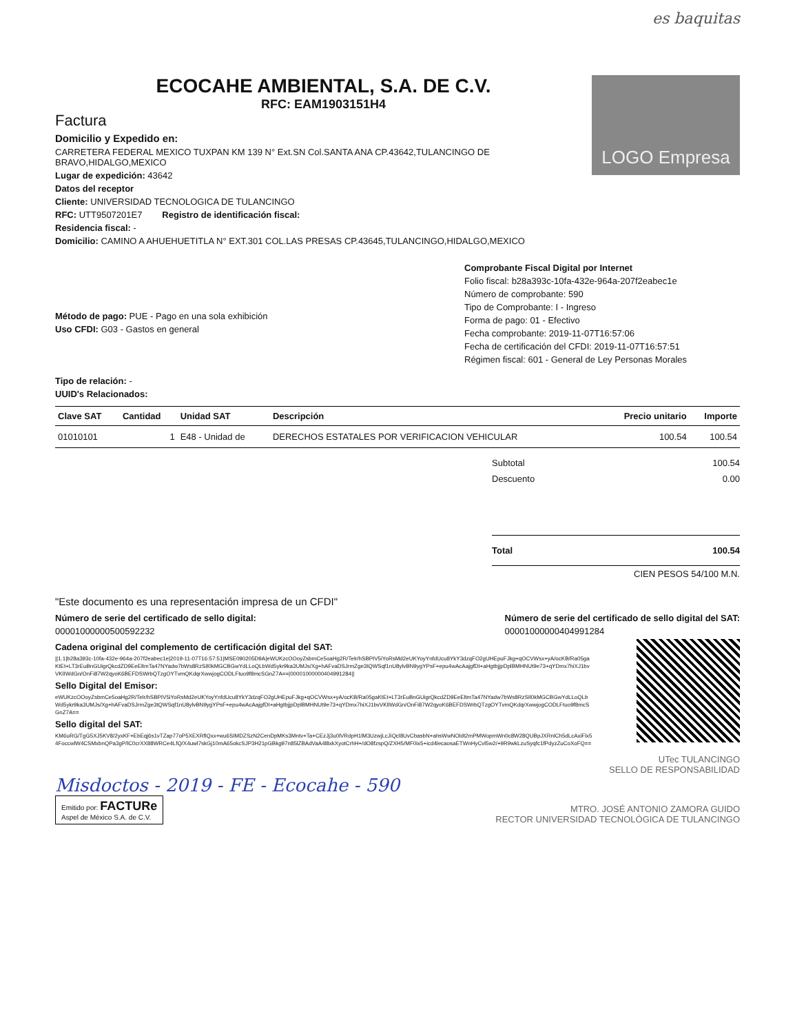es baquitas
ECOCAHE AMBIENTAL, S.A. DE C.V.
RFC: EAM1903151H4
Factura
Domicilio y Expedido en:
CARRETERA FEDERAL MEXICO TUXPAN KM 139 N° Ext.SN Col.SANTA ANA CP.43642,TULANCINGO DE BRAVO,HIDALGO,MEXICO
Lugar de expedición: 43642
Datos del receptor
Cliente: UNIVERSIDAD TECNOLOGICA DE TULANCINGO
RFC: UTT9507201E7 Registro de identificación fiscal:
Residencia fiscal: -
Domicilio: CAMINO A AHUEHUETITLA N° EXT.301 COL.LAS PRESAS CP.43645,TULANCINGO,HIDALGO,MEXICO
LOGO Empresa
Método de pago: PUE - Pago en una sola exhibición
Uso CFDI: G03 - Gastos en general
Tipo de relación: -
UUID's Relacionados:
Comprobante Fiscal Digital por Internet
Folio fiscal: b28a393c-10fa-432e-964a-207f2eabec1e
Número de comprobante: 590
Tipo de Comprobante: I - Ingreso
Forma de pago: 01 - Efectivo
Fecha comprobante: 2019-11-07T16:57:06
Fecha de certificación del CFDI: 2019-11-07T16:57:51
Régimen fiscal: 601 - General de Ley Personas Morales
| Clave SAT | Cantidad | Unidad SAT | Descripción | Precio unitario | Importe |
| --- | --- | --- | --- | --- | --- |
| 01010101 | 1 | E48 - Unidad de | DERECHOS ESTATALES POR VERIFICACION VEHICULAR | 100.54 | 100.54 |
Subtotal 100.54
Descuento 0.00
Total 100.54
CIEN PESOS 54/100 M.N.
"Este documento es una representación impresa de un CFDI"
Número de serie del certificado de sello digital:
00001000000500592232
Número de serie del certificado de sello digital del SAT:
00001000000404991284
Cadena original del complemento de certificación digital del SAT:
||1.1|b28a393c-10fa-432e-964a-207f2eabec1e|2019-11-07T16:57:51|MSE090205D9A|eWUKzcOOoyZsbmCe5oaHg2R/Telr/hSBPIV5iYoRsMd2eUKYoyYnfdUcu8YkY3dzqFO2gUHEpuFJkg+qOCVWsx+yA/ocKB/Ra05gaKtEt+LT3rEuBnGUigrQkcdZD9EeEltmTa47NYadw7bWs8RzSIl0kMGCBGwYdLLoQLbWd5ykr9ka3UMJs/Xg+hAFvaDSJrmZge3tQWSqf1nU8ylvBN9ygYPsF+epu4wAcAajgfDI+aHgtbjjpDplBMHNUt9e73+qYDmx7hiXJ1bvVKlIWdGn/OnFi87W2qyoK6BEFDSWrbQTzgOYTvmQKdqrXwwjogCODLFtuo9f8mcSGnZ7A==|00001000000404991284||
Sello Digital del Emisor:
eWUKzcOOoyZsbmCe5oaHg2R/Telr/hSBPIV5iYoRsMd2eUKYoyYnfdUcu8YkY3dzqFO2gUHEpuFJkg+qOCVWsx+yA/ocKB/Ra05gaKtEt+LT3rEuBnGUigrQkcdZD9EeEltmTa47NYadw7bWs8RzSIl0kMGCBGwYdLLoQLbWd5ykr9ka3UMJs/Xg+hAFvaDSJrmZge3tQWSqf1nU8ylvBN9ygYPsF+epu4wAcAajgfDI+aHgtbjjpDplBMHNUt9e73+qYDmx7hiXJ1bvVKlIWdGn/OnFi87W2qyoK6BEFDSWrbQTzgOYTvmQKdqrXwwjogCODLFtuo9f8mcSGnZ7A==
Sello digital del SAT:
KM6uRG/TgG5XJ5KV8/2yxKF+EbEqj6s1vTZap77oP5XEXRflQxx+wu6SIMDZSzN2CenDpMKs3Mntv+Ta+CEzJj3u0lVRdpH1lM3UzwjLcJiQcl8UvCbasbN+ahsWwNOldt2mPMWopmWn0c8W28QUBpJXRnlCh5dLcAxiFlx54FoccwlW4CSMxbnQPa3gP/lC0crXX88WRCe4LfQ/X4uwl7skGj10mA65okcSJP3H21pGBkg97n85lZBAdVaA4l8xkXyotCrhH+/dO8fzspQ/ZXH5/MF0ix5+icd4lecaosaETWnHyCvl5w2/+9R9wkLzuSyqfc1fPdyzZuCoXoFQ==
UTec TULANCINGO
SELLO DE RESPONSABILIDAD
Misdoctos - 2019 - FE - Ecocahe - 590
Emitido por: FACTURe
Aspel de México S.A. de C.V.
MTRO. JOSÉ ANTONIO ZAMORA GUIDO
RECTOR UNIVERSIDAD TECNOLÓGICA DE TULANCINGO